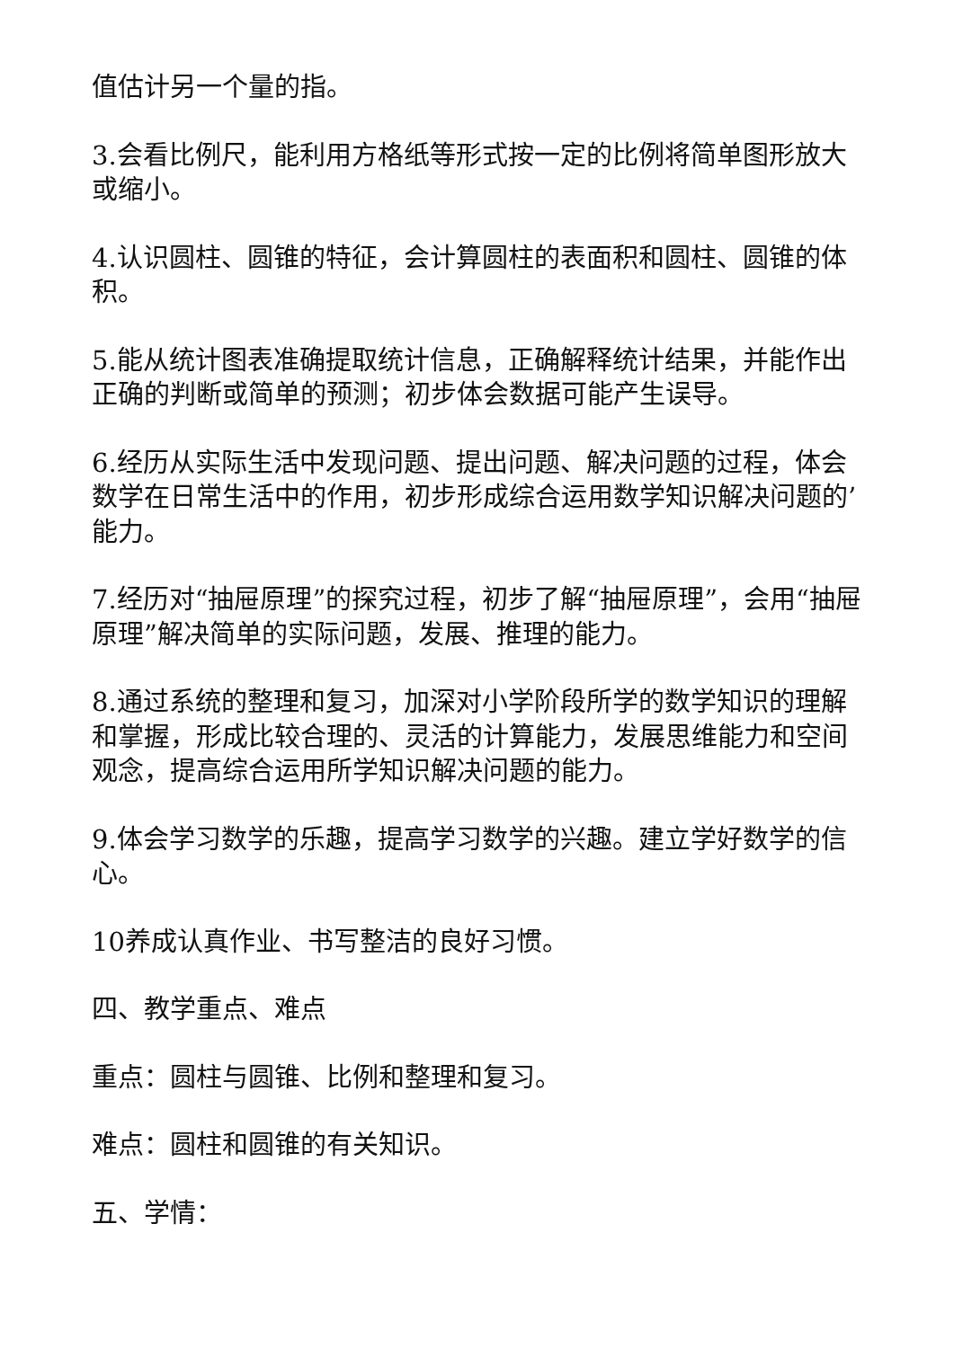值估计另一个量的指。
3.会看比例尺，能利用方格纸等形式按一定的比例将简单图形放大或缩小。
4.认识圆柱、圆锥的特征，会计算圆柱的表面积和圆柱、圆锥的体积。
5.能从统计图表准确提取统计信息，正确解释统计结果，并能作出正确的判断或简单的预测；初步体会数据可能产生误导。
6.经历从实际生活中发现问题、提出问题、解决问题的过程，体会数学在日常生活中的作用，初步形成综合运用数学知识解决问题的’能力。
7.经历对“抽屉原理”的探究过程，初步了解“抽屉原理”，会用“抽屉原理”解决简单的实际问题，发展、推理的能力。
8.通过系统的整理和复习，加深对小学阶段所学的数学知识的理解和掌握，形成比较合理的、灵活的计算能力，发展思维能力和空间观念，提高综合运用所学知识解决问题的能力。
9.体会学习数学的乐趣，提高学习数学的兴趣。建立学好数学的信心。
10养成认真作业、书写整洁的良好习惯。
四、教学重点、难点
重点：圆柱与圆锥、比例和整理和复习。
难点：圆柱和圆锥的有关知识。
五、学情：